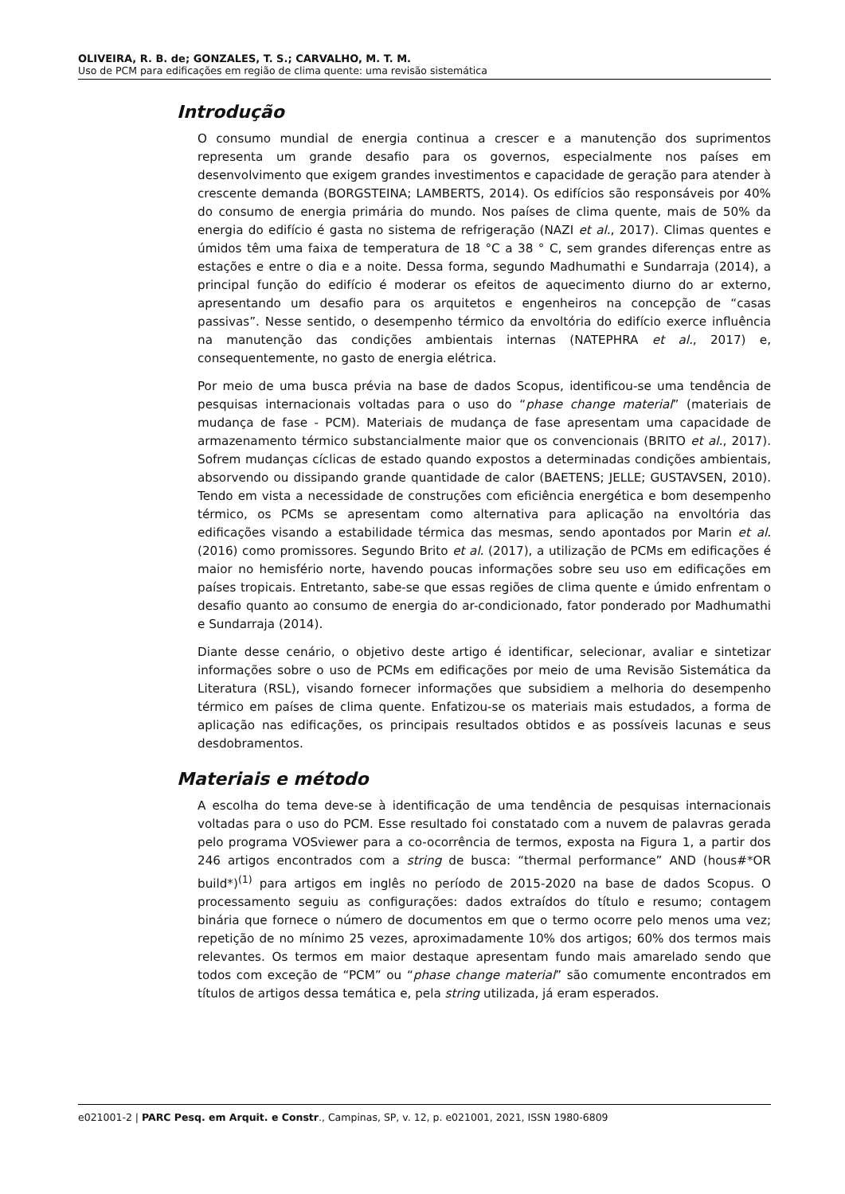OLIVEIRA, R. B. de; GONZALES, T. S.; CARVALHO, M. T. M.
Uso de PCM para edificações em região de clima quente: uma revisão sistemática
Introdução
O consumo mundial de energia continua a crescer e a manutenção dos suprimentos representa um grande desafio para os governos, especialmente nos países em desenvolvimento que exigem grandes investimentos e capacidade de geração para atender à crescente demanda (BORGSTEINA; LAMBERTS, 2014). Os edifícios são responsáveis por 40% do consumo de energia primária do mundo. Nos países de clima quente, mais de 50% da energia do edifício é gasta no sistema de refrigeração (NAZI et al., 2017). Climas quentes e úmidos têm uma faixa de temperatura de 18 °C a 38 ° C, sem grandes diferenças entre as estações e entre o dia e a noite. Dessa forma, segundo Madhumathi e Sundarraja (2014), a principal função do edifício é moderar os efeitos de aquecimento diurno do ar externo, apresentando um desafio para os arquitetos e engenheiros na concepção de “casas passivas”. Nesse sentido, o desempenho térmico da envoltória do edifício exerce influência na manutenção das condições ambientais internas (NATEPHRA et al., 2017) e, consequentemente, no gasto de energia elétrica.
Por meio de uma busca prévia na base de dados Scopus, identificou-se uma tendência de pesquisas internacionais voltadas para o uso do “phase change material” (materiais de mudança de fase - PCM). Materiais de mudança de fase apresentam uma capacidade de armazenamento térmico substancialmente maior que os convencionais (BRITO et al., 2017). Sofrem mudanças cíclicas de estado quando expostos a determinadas condições ambientais, absorvendo ou dissipando grande quantidade de calor (BAETENS; JELLE; GUSTAVSEN, 2010). Tendo em vista a necessidade de construções com eficiência energética e bom desempenho térmico, os PCMs se apresentam como alternativa para aplicação na envoltória das edificações visando a estabilidade térmica das mesmas, sendo apontados por Marin et al. (2016) como promissores. Segundo Brito et al. (2017), a utilização de PCMs em edificações é maior no hemisfério norte, havendo poucas informações sobre seu uso em edificações em países tropicais. Entretanto, sabe-se que essas regiões de clima quente e úmido enfrentam o desafio quanto ao consumo de energia do ar-condicionado, fator ponderado por Madhumathi e Sundarraja (2014).
Diante desse cenário, o objetivo deste artigo é identificar, selecionar, avaliar e sintetizar informações sobre o uso de PCMs em edificações por meio de uma Revisão Sistemática da Literatura (RSL), visando fornecer informações que subsidiem a melhoria do desempenho térmico em países de clima quente. Enfatizou-se os materiais mais estudados, a forma de aplicação nas edificações, os principais resultados obtidos e as possíveis lacunas e seus desdobramentos.
Materiais e método
A escolha do tema deve-se à identificação de uma tendência de pesquisas internacionais voltadas para o uso do PCM. Esse resultado foi constatado com a nuvem de palavras gerada pelo programa VOSviewer para a co-ocorrência de termos, exposta na Figura 1, a partir dos 246 artigos encontrados com a string de busca: “thermal performance” AND (hous#*OR build*)<sup>(1)</sup> para artigos em inglês no período de 2015-2020 na base de dados Scopus. O processamento seguiu as configurações: dados extraídos do título e resumo; contagem binária que fornece o número de documentos em que o termo ocorre pelo menos uma vez; repetição de no mínimo 25 vezes, aproximadamente 10% dos artigos; 60% dos termos mais relevantes. Os termos em maior destaque apresentam fundo mais amarelado sendo que todos com exceção de “PCM” ou “phase change material” são comumente encontrados em títulos de artigos dessa temática e, pela string utilizada, já eram esperados.
e021001-2 | PARC Pesq. em Arquit. e Constr., Campinas, SP, v. 12, p. e021001, 2021, ISSN 1980-6809